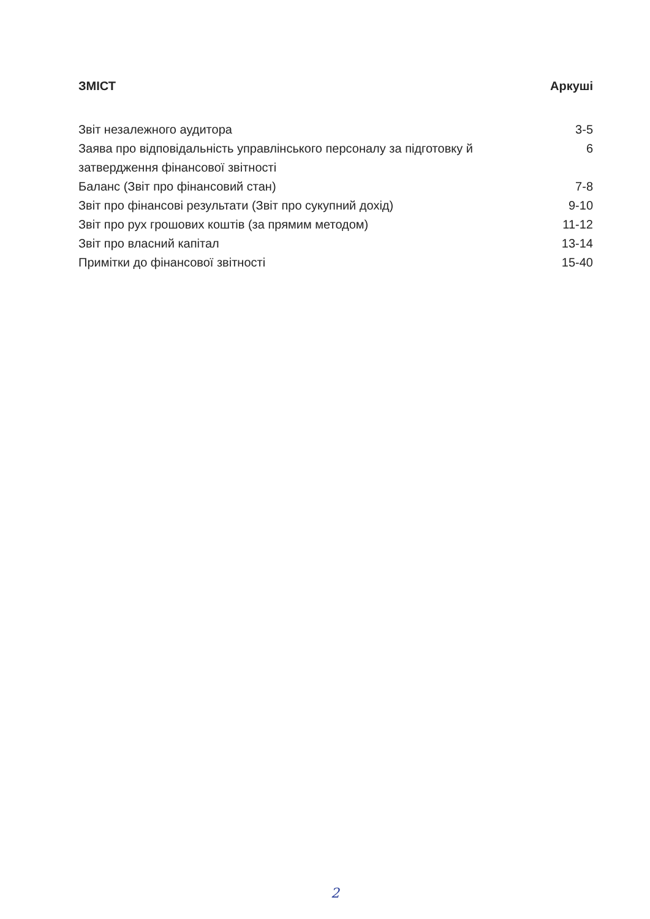ЗМІСТ Аркуші
Звіт незалежного аудитора 3-5
Заява про відповідальність управлінського персоналу за підготовку й затвердження фінансової звітності 6
Баланс (Звіт про фінансовий стан) 7-8
Звіт про фінансові результати (Звіт про сукупний дохід) 9-10
Звіт про рух грошових коштів (за прямим методом) 11-12
Звіт про власний капітал 13-14
Примітки до фінансової звітності 15-40
2